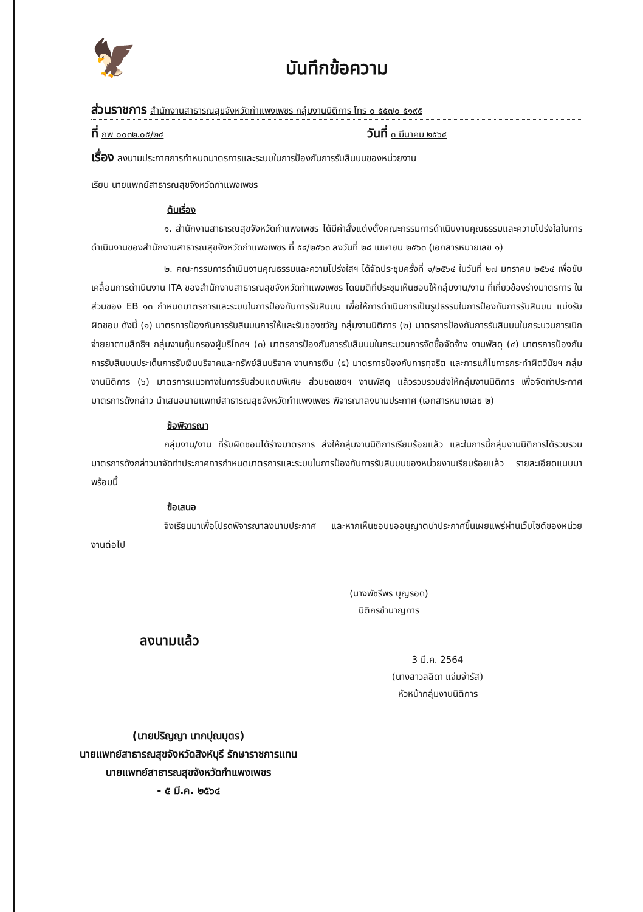🦅
บันทึกข้อความ
ส่วนราชการ สำนักงานสาธารณสุขจังหวัดกำแพงเพชร กลุ่มงานนิติการ โทร ๐ ๕๕๗๐ ๕๑๙๕
ที่ กพ ๐๐๓๒.๐๕/๒๔ วันที่ ๓ มีนาคม ๒๕๖๔
เรื่อง ลงนามประกาศการกำหนดมาตรการและระบบในการป้องกันการรับสินบนของหน่วยงาน
เรียน นายแพทย์สาธารณสุขจังหวัดกำแพงเพชร
ต้นเรื่อง
๑. สำนักงานสาธารณสุขจังหวัดกำแพงเพชร ได้มีคำสั่งแต่งตั้งคณะกรรมการดำเนินงานคุณธรรมและความโปร่งใสในการดำเนินงานของสำนักงานสาธารณสุขจังหวัดกำแพงเพชร ที่ ๕๔/๒๕๖๓ ลงวันที่ ๒๘ เมษายน ๒๕๖๓ (เอกสารหมายเลข ๑)
๒. คณะกรรมการดำเนินงานคุณธรรมและความโปร่งใสฯ ได้จัดประชุมครั้งที่ ๑/๒๕๖๔ ในวันที่ ๒๗ มกราคม ๒๕๖๔ เพื่อขับเคลื่อนการดำเนินงาน ITA ของสำนักงานสาธารณสุขจังหวัดกำแพงเพชร โดยมติที่ประชุมเห็นชอบให้กลุ่มงาน/งาน ที่เกี่ยวข้องร่างมาตรการ ในส่วนของ EB ๑๓ กำหนดมาตรการและระบบในการป้องกันการรับสินบน เพื่อให้การดำเนินการเป็นรูปธรรมในการป้องกันการรับสินบน แบ่งรับผิดชอบ ดังนี้ (๑) มาตรการป้องกันการรับสินบนการให้และรับของขวัญ กลุ่มงานนิติการ (๒) มาตรการป้องกันการรับสินบนในกระบวนการเบิกจ่ายยาตามสิทธิฯ กลุ่มงานคุ้มครองผู้บริโภคฯ (๓) มาตรการป้องกันการรับสินบนในกระบวนการจัดซื้อจัดจ้าง งานพัสดุ (๔) มาตรการป้องกันการรับสินบนประเด็นการรับเงินบริจาคและทรัพย์สินบริจาค งานการเงิน (๕) มาตรการป้องกันการทุจริต และการแก้ไขการกระทำผิดวินัยฯ กลุ่มงานนิติการ (๖) มาตรการแนวทางในการรับส่วนแถมพิเศษ ส่วนชดเชยฯ งานพัสดุ แล้วรวบรวมส่งให้กลุ่มงานนิติการ เพื่อจัดทำประกาศมาตรการดังกล่าว นำเสนอนายแพทย์สาธารณสุขจังหวัดกำแพงเพชร พิจารณาลงนามประกาศ (เอกสารหมายเลข ๒)
ข้อพิจารณา
กลุ่มงาน/งาน ที่รับผิดชอบได้ร่างมาตรการ ส่งให้กลุ่มงานนิติการเรียบร้อยแล้ว และในการนี้กลุ่มงานนิติการได้รวบรวมมาตรการดังกล่าวมาจัดทำประกาศการกำหนดมาตรการและระบบในการป้องกันการรับสินบนของหน่วยงานเรียบร้อยแล้ว รายละเอียดแนบมาพร้อมนี้
ข้อเสนอ
จึงเรียนมาเพื่อโปรดพิจารณาลงนามประกาศ และหากเห็นชอบขออนุญาตนำประกาศขึ้นเผยแพร่ผ่านเว็บไซต์ของหน่วยงานต่อไป
(นางพัชรีพร บุญรอด)
นิติกรชำนาญการ
ลงนามแล้ว
3 มี.ค. 2564
(นางสาวลลิดา แจ่มจำรัส)
หัวหน้ากลุ่มงานนิติการ
(นายปริญญา นากปุณบุตร)
นายแพทย์สาธารณสุขจังหวัดสิงห์บุรี รักษาราชการแทน
นายแพทย์สาธารณสุขจังหวัดกำแพงเพชร
- ๕ มี.ค. ๒๕๖๔